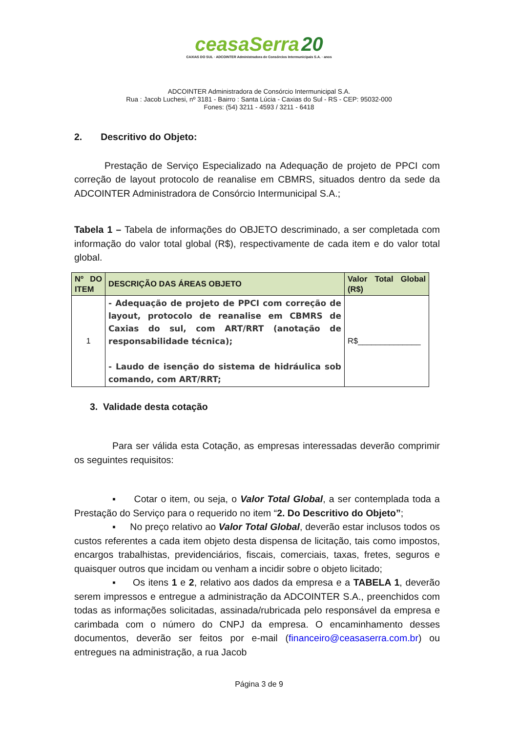ceasaSerra 20
CAXIAS DO SUL · ADCOINTER Administradora de Consórcios Intermunicipais S.A. · anos
ADCOINTER Administradora de Consórcio Intermunicipal S.A.
Rua : Jacob Luchesi, nº 3181 - Bairro : Santa Lúcia - Caxias do Sul - RS - CEP: 95032-000
Fones: (54) 3211 - 4593 / 3211 - 6418
2. Descritivo do Objeto:
Prestação de Serviço Especializado na Adequação de projeto de PPCI com correção de layout protocolo de reanalise em CBMRS, situados dentro da sede da ADCOINTER Administradora de Consórcio Intermunicipal S.A.;
Tabela 1 – Tabela de informações do OBJETO descriminado, a ser completada com informação do valor total global (R$), respectivamente de cada item e do valor total global.
| Nº DO ITEM | DESCRIÇÃO DAS ÁREAS OBJETO | Valor Total Global (R$) |
| --- | --- | --- |
| 1 | - Adequação de projeto de PPCI com correção de layout, protocolo de reanalise em CBMRS de Caxias do sul, com ART/RRT (anotação de responsabilidade técnica); - Laudo de isenção do sistema de hidráulica sob comando, com ART/RRT; | R$______________ |
3. Validade desta cotação
Para ser válida esta Cotação, as empresas interessadas deverão comprimir os seguintes requisitos:
▪ Cotar o item, ou seja, o Valor Total Global, a ser contemplada toda a Prestação do Serviço para o requerido no item “2. Do Descritivo do Objeto”;
▪ No preço relativo ao Valor Total Global, deverão estar inclusos todos os custos referentes a cada item objeto desta dispensa de licitação, tais como impostos, encargos trabalhistas, previdenciários, fiscais, comerciais, taxas, fretes, seguros e quaisquer outros que incidam ou venham a incidir sobre o objeto licitado;
▪ Os itens 1 e 2, relativo aos dados da empresa e a TABELA 1, deverão serem impressos e entregue a administração da ADCOINTER S.A., preenchidos com todas as informações solicitadas, assinada/rubricada pelo responsável da empresa e carimbada com o número do CNPJ da empresa. O encaminhamento desses documentos, deverão ser feitos por e-mail (financeiro@ceasaserra.com.br) ou entregues na administração, a rua Jacob
Página 3 de 9